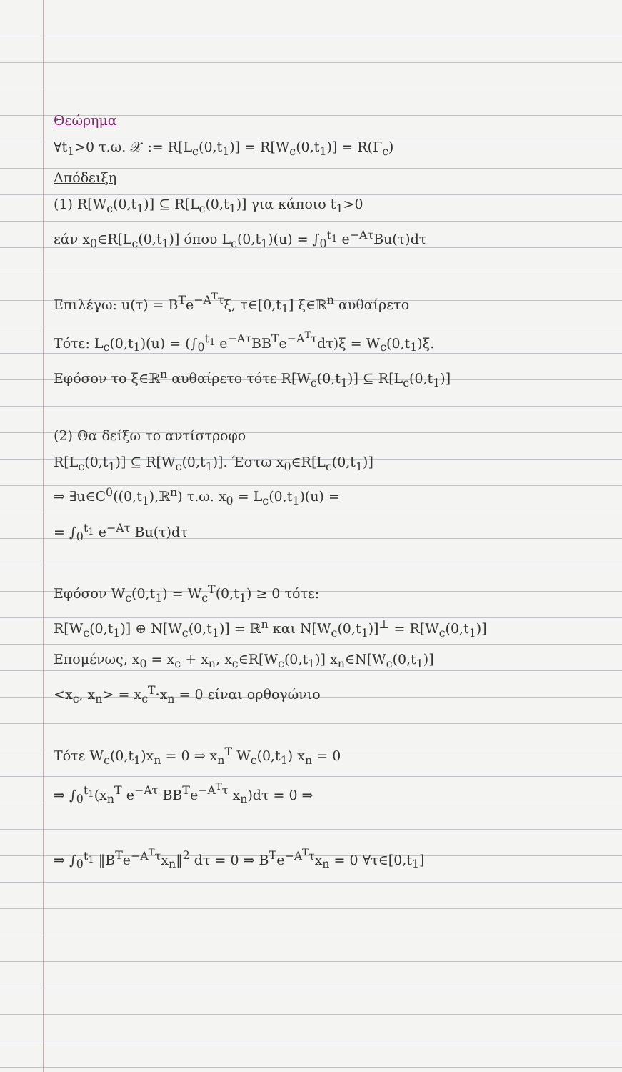Θεώρημα
∀t<sub>1</sub>>0 τ.ω. 𝒳 := R[L<sub>c</sub>(0,t<sub>1</sub>)] = R[W<sub>c</sub>(0,t<sub>1</sub>)] = R(Γ<sub>c</sub>)
Απόδειξη
(1) R[W<sub>c</sub>(0,t<sub>1</sub>)] ⊆ R[L<sub>c</sub>(0,t<sub>1</sub>)] για κάποιο t<sub>1</sub>>0
εάν x<sub>0</sub>∈R[L<sub>c</sub>(0,t<sub>1</sub>)] όπου L<sub>c</sub>(0,t<sub>1</sub>)(u) = ∫<sub>0</sub><sup>t<sub>1</sub></sup> e<sup>−Aτ</sup>Bu(τ)dτ
Επιλέγω: u(τ) = B<sup>T</sup>e<sup>−A<sup>T</sup>τ</sup>ξ, τ∈[0,t<sub>1</sub>] ξ∈ℝ<sup>n</sup> αυθαίρετο
Τότε: L<sub>c</sub>(0,t<sub>1</sub>)(u) = (∫<sub>0</sub><sup>t<sub>1</sub></sup> e<sup>−Aτ</sup>BB<sup>T</sup>e<sup>−A<sup>T</sup>τ</sup>dτ)ξ = W<sub>c</sub>(0,t<sub>1</sub>)ξ.
Εφόσον το ξ∈ℝ<sup>n</sup> αυθαίρετο τότε R[W<sub>c</sub>(0,t<sub>1</sub>)] ⊆ R[L<sub>c</sub>(0,t<sub>1</sub>)]
(2) Θα δείξω το αντίστροφο
R[L<sub>c</sub>(0,t<sub>1</sub>)] ⊆ R[W<sub>c</sub>(0,t<sub>1</sub>)]. Έστω x<sub>0</sub>∈R[L<sub>c</sub>(0,t<sub>1</sub>)]
⇒ ∃u∈C<sup>0</sup>((0,t<sub>1</sub>),ℝ<sup>n</sup>) τ.ω. x<sub>0</sub> = L<sub>c</sub>(0,t<sub>1</sub>)(u) =
= ∫<sub>0</sub><sup>t<sub>1</sub></sup> e<sup>−Aτ</sup> Bu(τ)dτ
Εφόσον W<sub>c</sub>(0,t<sub>1</sub>) = W<sub>c</sub><sup>T</sup>(0,t<sub>1</sub>) ≥ 0 τότε:
R[W<sub>c</sub>(0,t<sub>1</sub>)] ⊕ N[W<sub>c</sub>(0,t<sub>1</sub>)] = ℝ<sup>n</sup> και N[W<sub>c</sub>(0,t<sub>1</sub>)]<sup>⊥</sup> = R[W<sub>c</sub>(0,t<sub>1</sub>)]
Επομένως, x<sub>0</sub> = x<sub>c</sub> + x<sub>n</sub>, x<sub>c</sub>∈R[W<sub>c</sub>(0,t<sub>1</sub>)] x<sub>n</sub>∈N[W<sub>c</sub>(0,t<sub>1</sub>)]
<x<sub>c</sub>, x<sub>n</sub>> = x<sub>c</sub><sup>T</sup>·x<sub>n</sub> = 0 είναι ορθογώνιο
Τότε W<sub>c</sub>(0,t<sub>1</sub>)x<sub>n</sub> = 0 ⇒ x<sub>n</sub><sup>T</sup> W<sub>c</sub>(0,t<sub>1</sub>) x<sub>n</sub> = 0
⇒ ∫<sub>0</sub><sup>t<sub>1</sub></sup>(x<sub>n</sub><sup>T</sup> e<sup>−Aτ</sup> BB<sup>T</sup>e<sup>−A<sup>T</sup>τ</sup> x<sub>n</sub>)dτ = 0 ⇒
⇒ ∫<sub>0</sub><sup>t<sub>1</sub></sup> ‖B<sup>T</sup>e<sup>−A<sup>T</sup>τ</sup>x<sub>n</sub>‖<sup>2</sup> dτ = 0 ⇒ B<sup>T</sup>e<sup>−A<sup>T</sup>τ</sup>x<sub>n</sub> = 0 ∀τ∈[0,t<sub>1</sub>]